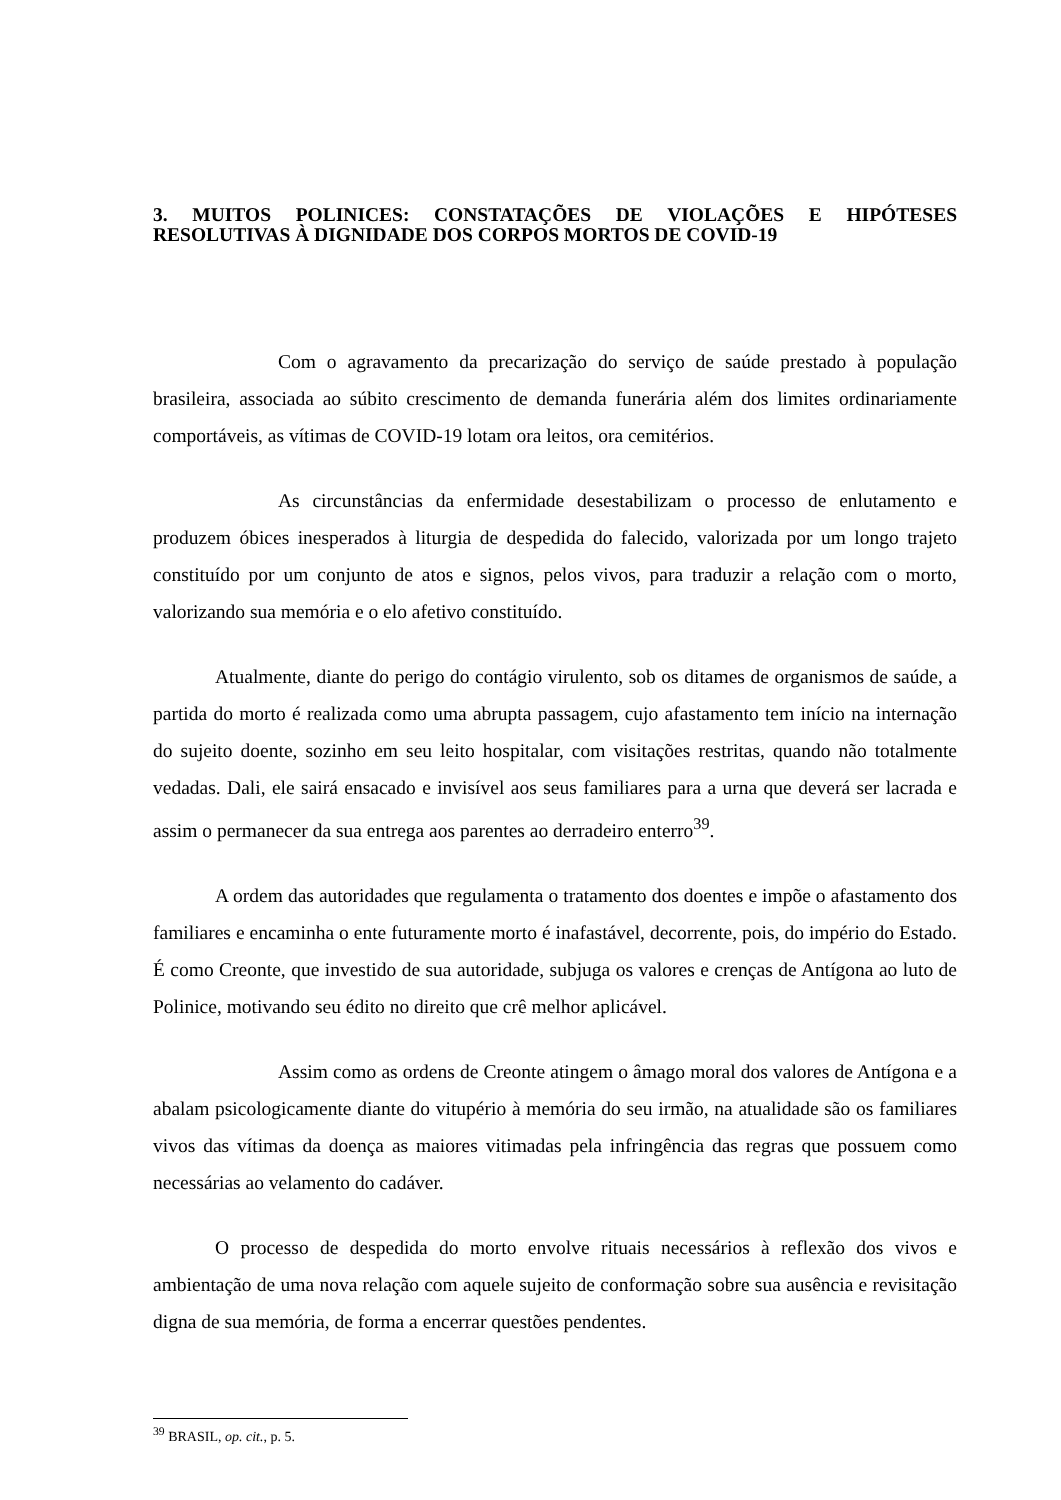3. MUITOS POLINICES: CONSTATAÇÕES DE VIOLAÇÕES E HIPÓTESES RESOLUTIVAS À DIGNIDADE DOS CORPOS MORTOS DE COVID-19
Com o agravamento da precarização do serviço de saúde prestado à população brasileira, associada ao súbito crescimento de demanda funerária além dos limites ordinariamente comportáveis, as vítimas de COVID-19 lotam ora leitos, ora cemitérios.
As circunstâncias da enfermidade desestabilizam o processo de enlutamento e produzem óbices inesperados à liturgia de despedida do falecido, valorizada por um longo trajeto constituído por um conjunto de atos e signos, pelos vivos, para traduzir a relação com o morto, valorizando sua memória e o elo afetivo constituído.
Atualmente, diante do perigo do contágio virulento, sob os ditames de organismos de saúde, a partida do morto é realizada como uma abrupta passagem, cujo afastamento tem início na internação do sujeito doente, sozinho em seu leito hospitalar, com visitações restritas, quando não totalmente vedadas. Dali, ele sairá ensacado e invisível aos seus familiares para a urna que deverá ser lacrada e assim o permanecer da sua entrega aos parentes ao derradeiro enterro<sup>39</sup>.
A ordem das autoridades que regulamenta o tratamento dos doentes e impõe o afastamento dos familiares e encaminha o ente futuramente morto é inafastável, decorrente, pois, do império do Estado. É como Creonte, que investido de sua autoridade, subjuga os valores e crenças de Antígona ao luto de Polinice, motivando seu édito no direito que crê melhor aplicável.
Assim como as ordens de Creonte atingem o âmago moral dos valores de Antígona e a abalam psicologicamente diante do vitupério à memória do seu irmão, na atualidade são os familiares vivos das vítimas da doença as maiores vitimadas pela infringência das regras que possuem como necessárias ao velamento do cadáver.
O processo de despedida do morto envolve rituais necessários à reflexão dos vivos e ambientação de uma nova relação com aquele sujeito de conformação sobre sua ausência e revisitação digna de sua memória, de forma a encerrar questões pendentes.
<sup>39</sup> BRASIL, op. cit., p. 5.